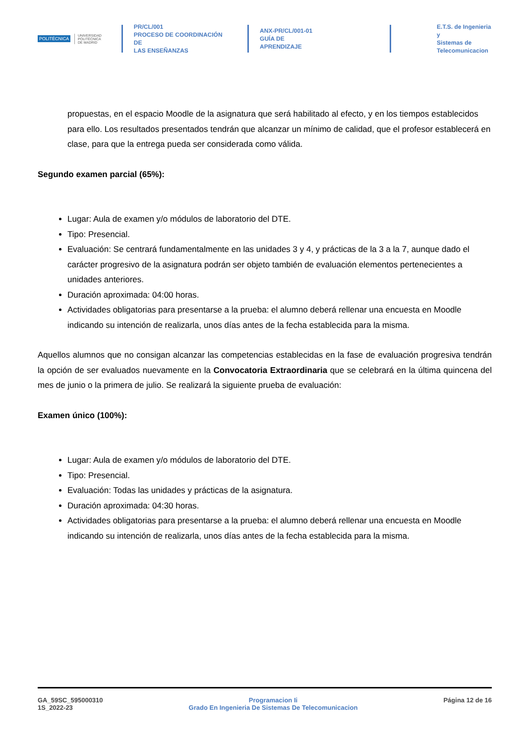POLITÉCNICA
UNIVERSIDAD
POLITÉCNICA
DE MADRID
PR/CL/001
PROCESO DE COORDINACIÓN DE
LAS ENSEÑANZAS
ANX-PR/CL/001-01
GUÍA DE APRENDIZAJE
E.T.S. de Ingenieria y
Sistemas de
Telecomunicacion
propuestas, en el espacio Moodle de la asignatura que será habilitado al efecto, y en los tiempos establecidos para ello. Los resultados presentados tendrán que alcanzar un mínimo de calidad, que el profesor establecerá en clase, para que la entrega pueda ser considerada como válida.
Segundo examen parcial (65%):
Lugar: Aula de examen y/o módulos de laboratorio del DTE.
Tipo: Presencial.
Evaluación: Se centrará fundamentalmente en las unidades 3 y 4, y prácticas de la 3 a la 7, aunque dado el carácter progresivo de la asignatura podrán ser objeto también de evaluación elementos pertenecientes a unidades anteriores.
Duración aproximada: 04:00 horas.
Actividades obligatorias para presentarse a la prueba: el alumno deberá rellenar una encuesta en Moodle indicando su intención de realizarla, unos días antes de la fecha establecida para la misma.
Aquellos alumnos que no consigan alcanzar las competencias establecidas en la fase de evaluación progresiva tendrán la opción de ser evaluados nuevamente en la Convocatoria Extraordinaria que se celebrará en la última quincena del mes de junio o la primera de julio. Se realizará la siguiente prueba de evaluación:
Examen único (100%):
Lugar: Aula de examen y/o módulos de laboratorio del DTE.
Tipo: Presencial.
Evaluación: Todas las unidades y prácticas de la asignatura.
Duración aproximada: 04:30 horas.
Actividades obligatorias para presentarse a la prueba: el alumno deberá rellenar una encuesta en Moodle indicando su intención de realizarla, unos días antes de la fecha establecida para la misma.
GA_59SC_595000310
1S_2022-23
Programacion Ii
Grado En Ingenieria De Sistemas De Telecomunicacion
Página 12 de 16